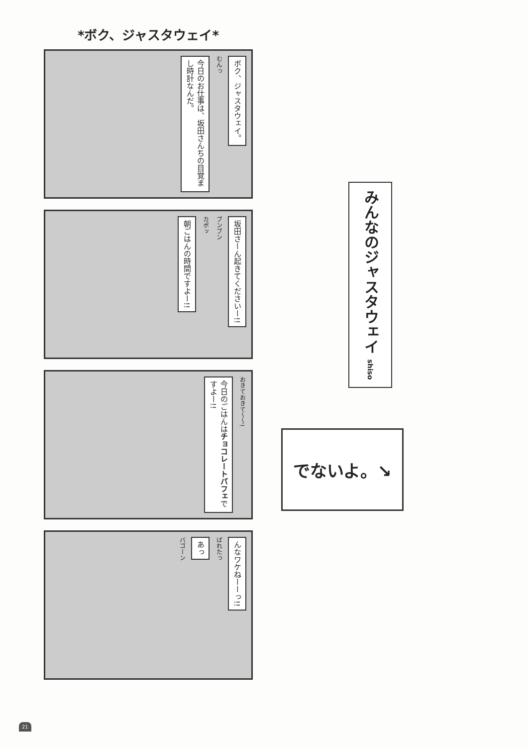*ボク、ジャスタウェイ*
ボク、ジャスタウェイ。
むんっ
今日のお仕事は、坂田さんちの目覚まし時計なんだ。
坂田さーん起きてくださいー!!
ブンブン
カポッ
朝ごはんの時間ですよー!!
おきておきて〜〜!
今日のごはんはチョコレートパフェですよー!!
んなワケねーーっ!!
ばれたっ
あっ
バゴーン
みんなのジャスタウェイ shiso
でないよ。↘
21